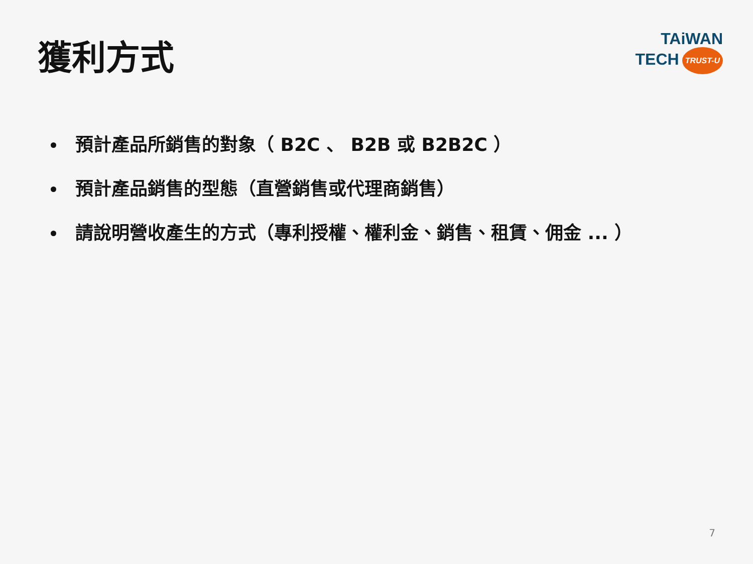獲利方式
TAiWAN
TECH TRUST-U
預計產品所銷售的對象（ B2C 、 B2B 或 B2B2C ）
預計產品銷售的型態（直營銷售或代理商銷售）
請說明營收產生的方式（專利授權、權利金、銷售、租賃、佣金 ... ）
7